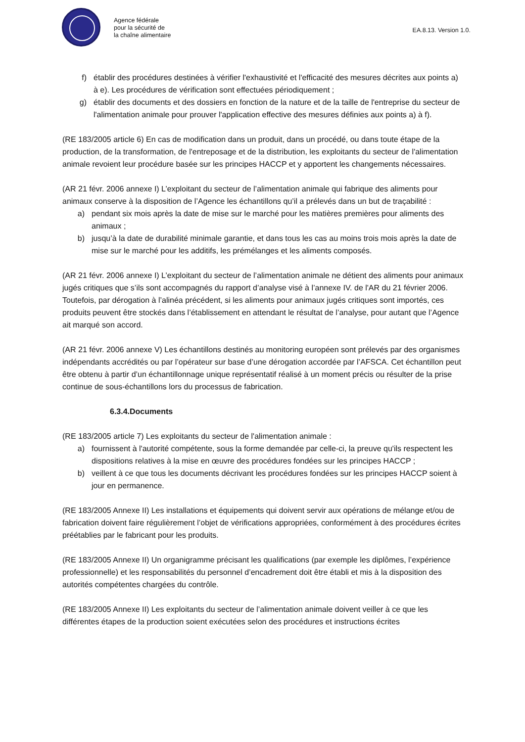Agence fédérale
pour la sécurité de
la chaîne alimentaire
EA.8.13. Version 1.0.
f) établir des procédures destinées à vérifier l'exhaustivité et l'efficacité des mesures décrites aux points a) à e). Les procédures de vérification sont effectuées périodiquement ;
g) établir des documents et des dossiers en fonction de la nature et de la taille de l'entreprise du secteur de l'alimentation animale pour prouver l'application effective des mesures définies aux points a) à f).
(RE 183/2005 article 6) En cas de modification dans un produit, dans un procédé, ou dans toute étape de la production, de la transformation, de l'entreposage et de la distribution, les exploitants du secteur de l'alimentation animale revoient leur procédure basée sur les principes HACCP et y apportent les changements nécessaires.
(AR 21 févr. 2006 annexe I) L’exploitant du secteur de l’alimentation animale qui fabrique des aliments pour animaux conserve à la disposition de l’Agence les échantillons qu’il a prélevés dans un but de traçabilité :
a) pendant six mois après la date de mise sur le marché pour les matières premières pour aliments des animaux ;
b) jusqu’à la date de durabilité minimale garantie, et dans tous les cas au moins trois mois après la date de mise sur le marché pour les additifs, les prémélanges et les aliments composés.
(AR 21 févr. 2006 annexe I) L’exploitant du secteur de l’alimentation animale ne détient des aliments pour animaux jugés critiques que s’ils sont accompagnés du rapport d’analyse visé à l’annexe IV. de l'AR du 21 février 2006. Toutefois, par dérogation à l’alinéa précédent, si les aliments pour animaux jugés critiques sont importés, ces produits peuvent être stockés dans l’établissement en attendant le résultat de l’analyse, pour autant que l’Agence ait marqué son accord.
(AR 21 févr. 2006 annexe V) Les échantillons destinés au monitoring européen sont prélevés par des organismes indépendants accrédités ou par l’opérateur sur base d’une dérogation accordée par l’AFSCA. Cet échantillon peut être obtenu à partir d’un échantillonnage unique représentatif réalisé à un moment précis ou résulter de la prise continue de sous-échantillons lors du processus de fabrication.
6.3.4.Documents
(RE 183/2005 article 7) Les exploitants du secteur de l'alimentation animale :
a) fournissent à l'autorité compétente, sous la forme demandée par celle-ci, la preuve qu'ils respectent les dispositions relatives à la mise en œuvre des procédures fondées sur les principes HACCP ;
b) veillent à ce que tous les documents décrivant les procédures fondées sur les principes HACCP soient à jour en permanence.
(RE 183/2005 Annexe II) Les installations et équipements qui doivent servir aux opérations de mélange et/ou de fabrication doivent faire régulièrement l’objet de vérifications appropriées, conformément à des procédures écrites préétablies par le fabricant pour les produits.
(RE 183/2005 Annexe II) Un organigramme précisant les qualifications (par exemple les diplômes, l’expérience professionnelle) et les responsabilités du personnel d’encadrement doit être établi et mis à la disposition des autorités compétentes chargées du contrôle.
(RE 183/2005 Annexe II) Les exploitants du secteur de l’alimentation animale doivent veiller à ce que les différentes étapes de la production soient exécutées selon des procédures et instructions écrites